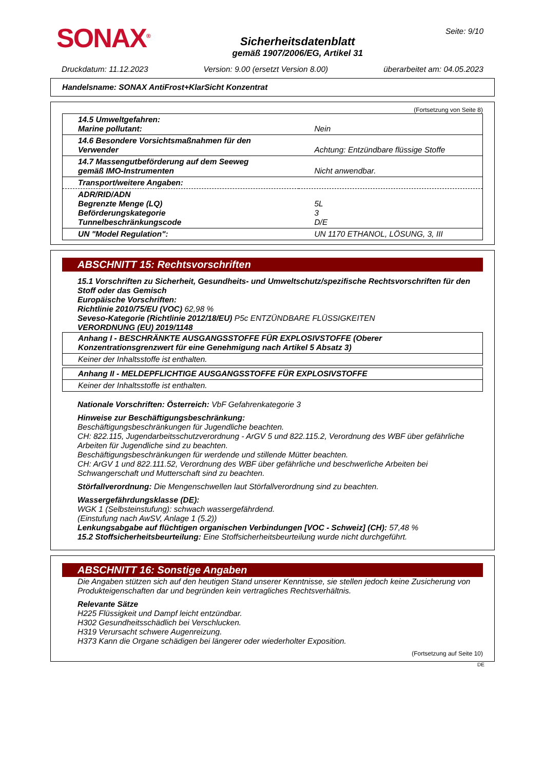SONAX<sup>®</sup>
Sicherheitsdatenblatt
gemäß 1907/2006/EG, Artikel 31
Seite: 9/10
Druckdatum: 11.12.2023 Version: 9.00 (ersetzt Version 8.00) überarbeitet am: 04.05.2023
Handelsname: SONAX AntiFrost+KlarSicht Konzentrat
(Fortsetzung von Seite 8)
| 14.5 Umweltgefahren: Marine pollutant: | Nein |
| 14.6 Besondere Vorsichtsmaßnahmen für den Verwender | Achtung: Entzündbare flüssige Stoffe |
| 14.7 Massengutbeförderung auf dem Seeweg gemäß IMO-Instrumenten | Nicht anwendbar. |
| Transport/weitere Angaben: | |
| ADR/RID/ADN Begrenzte Menge (LQ) Beförderungskategorie Tunnelbeschränkungscode | 5L 3 D/E |
| UN "Model Regulation": | UN 1170 ETHANOL, LÖSUNG, 3, III |
ABSCHNITT 15: Rechtsvorschriften
15.1 Vorschriften zu Sicherheit, Gesundheits- und Umweltschutz/spezifische Rechtsvorschriften für den Stoff oder das Gemisch
Europäische Vorschriften:
Richtlinie 2010/75/EU (VOC) 62,98 %
Seveso-Kategorie (Richtlinie 2012/18/EU) P5c ENTZÜNDBARE FLÜSSIGKEITEN
VERORDNUNG (EU) 2019/1148
Anhang I - BESCHRÄNKTE AUSGANGSSTOFFE FÜR EXPLOSIVSTOFFE (Oberer Konzentrationsgrenzwert für eine Genehmigung nach Artikel 5 Absatz 3)
Keiner der Inhaltsstoffe ist enthalten.
Anhang II - MELDEPFLICHTIGE AUSGANGSSTOFFE FÜR EXPLOSIVSTOFFE
Keiner der Inhaltsstoffe ist enthalten.
Nationale Vorschriften: Österreich: VbF Gefahrenkategorie 3
Hinweise zur Beschäftigungsbeschränkung:
Beschäftigungsbeschränkungen für Jugendliche beachten.
CH: 822.115, Jugendarbeitsschutzverordnung - ArGV 5 und 822.115.2, Verordnung des WBF über gefährliche Arbeiten für Jugendliche sind zu beachten.
Beschäftigungsbeschränkungen für werdende und stillende Mütter beachten.
CH: ArGV 1 und 822.111.52, Verordnung des WBF über gefährliche und beschwerliche Arbeiten bei Schwangerschaft und Mutterschaft sind zu beachten.
Störfallverordnung: Die Mengenschwellen laut Störfallverordnung sind zu beachten.
Wassergefährdungsklasse (DE):
WGK 1 (Selbsteinstufung): schwach wassergefährdend.
(Einstufung nach AwSV, Anlage 1 (5.2))
Lenkungsabgabe auf flüchtigen organischen Verbindungen [VOC - Schweiz] (CH): 57,48 %
15.2 Stoffsicherheitsbeurteilung: Eine Stoffsicherheitsbeurteilung wurde nicht durchgeführt.
ABSCHNITT 16: Sonstige Angaben
Die Angaben stützen sich auf den heutigen Stand unserer Kenntnisse, sie stellen jedoch keine Zusicherung von Produkteigenschaften dar und begründen kein vertragliches Rechtsverhältnis.
Relevante Sätze
H225 Flüssigkeit und Dampf leicht entzündbar.
H302 Gesundheitsschädlich bei Verschlucken.
H319 Verursacht schwere Augenreizung.
H373 Kann die Organe schädigen bei längerer oder wiederholter Exposition.
(Fortsetzung auf Seite 10)
DE